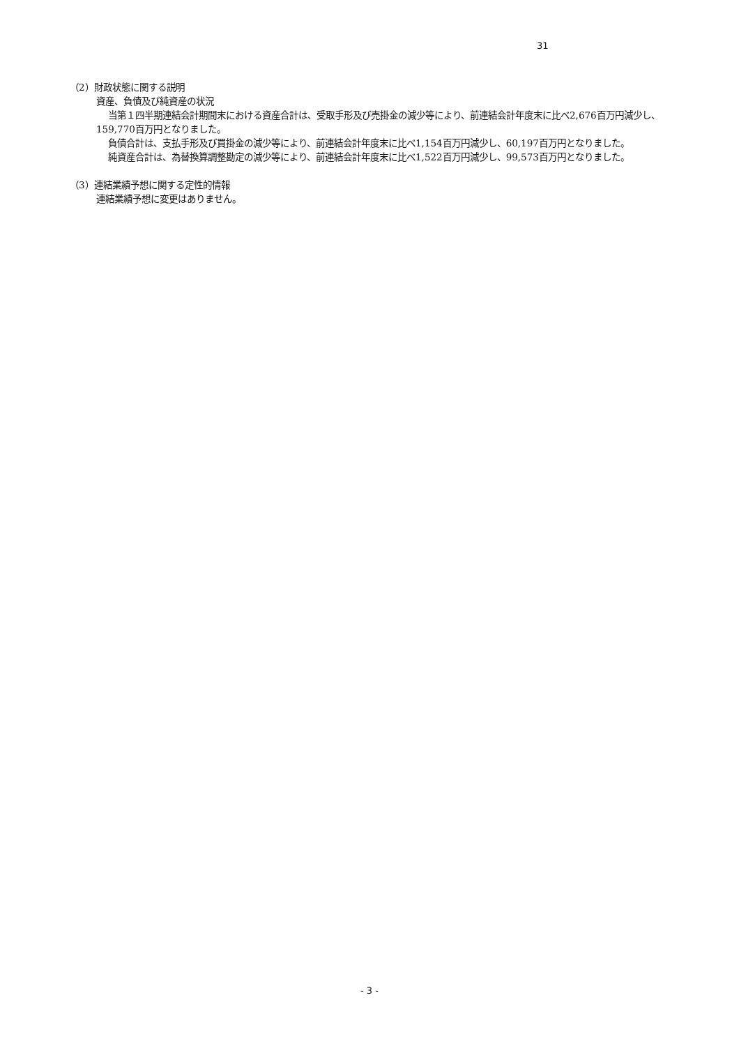31
（2）財政状態に関する説明
資産、負債及び純資産の状況
当第１四半期連結会計期間末における資産合計は、受取手形及び売掛金の減少等により、前連結会計年度末に比べ2,676百万円減少し、159,770百万円となりました。
負債合計は、支払手形及び買掛金の減少等により、前連結会計年度末に比べ1,154百万円減少し、60,197百万円となりました。
純資産合計は、為替換算調整勘定の減少等により、前連結会計年度末に比べ1,522百万円減少し、99,573百万円となりました。
（3）連結業績予想に関する定性的情報
連結業績予想に変更はありません。
- 3 -